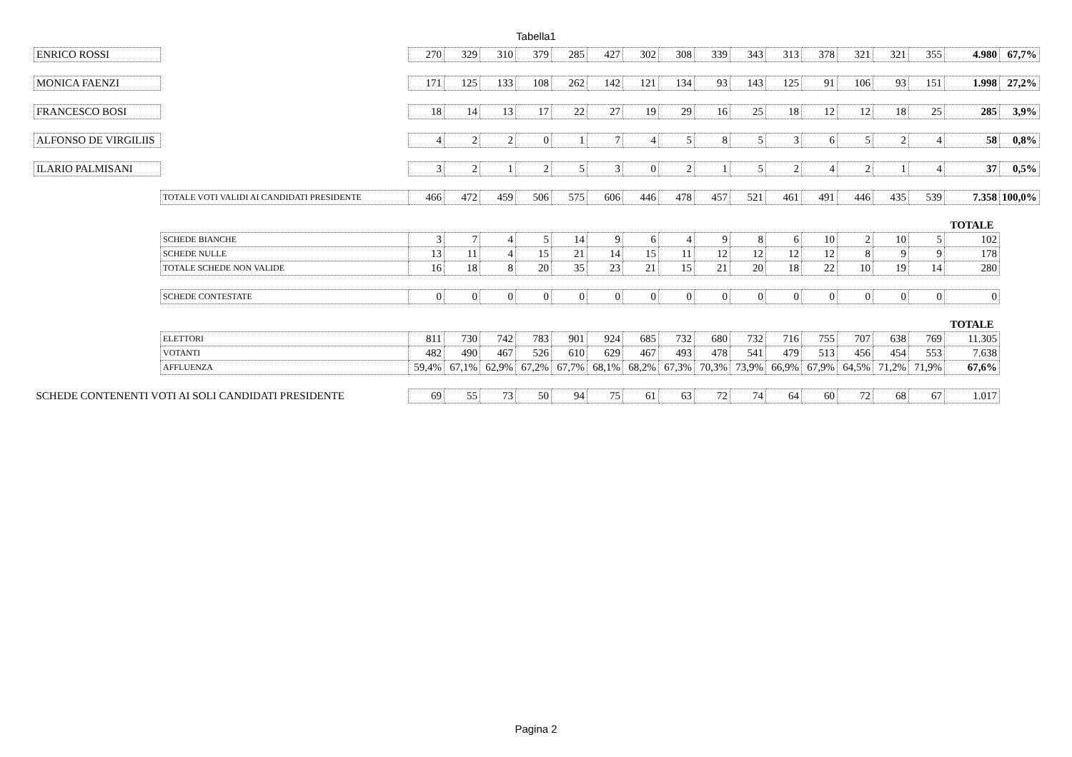Tabella1
| ENRICO ROSSI | | 270 | 329 | 310 | 379 | 285 | 427 | 302 | 308 | 339 | 343 | 313 | 378 | 321 | 321 | 355 | 4.980 | 67,7% |
| MONICA FAENZI | | 171 | 125 | 133 | 108 | 262 | 142 | 121 | 134 | 93 | 143 | 125 | 91 | 106 | 93 | 151 | 1.998 | 27,2% |
| FRANCESCO BOSI | | 18 | 14 | 13 | 17 | 22 | 27 | 19 | 29 | 16 | 25 | 18 | 12 | 12 | 18 | 25 | 285 | 3,9% |
| ALFONSO DE VIRGILIIS | | 4 | 2 | 2 | 0 | 1 | 7 | 4 | 5 | 8 | 5 | 3 | 6 | 5 | 2 | 4 | 58 | 0,8% |
| ILARIO PALMISANI | | 3 | 2 | 1 | 2 | 5 | 3 | 0 | 2 | 1 | 5 | 2 | 4 | 2 | 1 | 4 | 37 | 0,5% |
| | TOTALE VOTI VALIDI AI CANDIDATI PRESIDENTE | 466 | 472 | 459 | 506 | 575 | 606 | 446 | 478 | 457 | 521 | 461 | 491 | 446 | 435 | 539 | 7.358 | 100,0% |
| | | | | | | | | | | | | | | | | | TOTALE | |
| | SCHEDE BIANCHE | 3 | 7 | 4 | 5 | 14 | 9 | 6 | 4 | 9 | 8 | 6 | 10 | 2 | 10 | 5 | 102 | |
| | SCHEDE NULLE | 13 | 11 | 4 | 15 | 21 | 14 | 15 | 11 | 12 | 12 | 12 | 12 | 8 | 9 | 9 | 178 | |
| | TOTALE SCHEDE NON VALIDE | 16 | 18 | 8 | 20 | 35 | 23 | 21 | 15 | 21 | 20 | 18 | 22 | 10 | 19 | 14 | 280 | |
| | SCHEDE CONTESTATE | 0 | 0 | 0 | 0 | 0 | 0 | 0 | 0 | 0 | 0 | 0 | 0 | 0 | 0 | 0 | 0 | |
| | | | | | | | | | | | | | | | | | TOTALE | |
| | ELETTORI | 811 | 730 | 742 | 783 | 901 | 924 | 685 | 732 | 680 | 732 | 716 | 755 | 707 | 638 | 769 | 11.305 | |
| | VOTANTI | 482 | 490 | 467 | 526 | 610 | 629 | 467 | 493 | 478 | 541 | 479 | 513 | 456 | 454 | 553 | 7.638 | |
| | AFFLUENZA | 59,4% | 67,1% | 62,9% | 67,2% | 67,7% | 68,1% | 68,2% | 67,3% | 70,3% | 73,9% | 66,9% | 67,9% | 64,5% | 71,2% | 71,9% | 67,6% | |
| SCHEDE CONTENENTI VOTI AI SOLI CANDIDATI PRESIDENTE | | 69 | 55 | 73 | 50 | 94 | 75 | 61 | 63 | 72 | 74 | 64 | 60 | 72 | 68 | 67 | 1.017 | |
Pagina 2